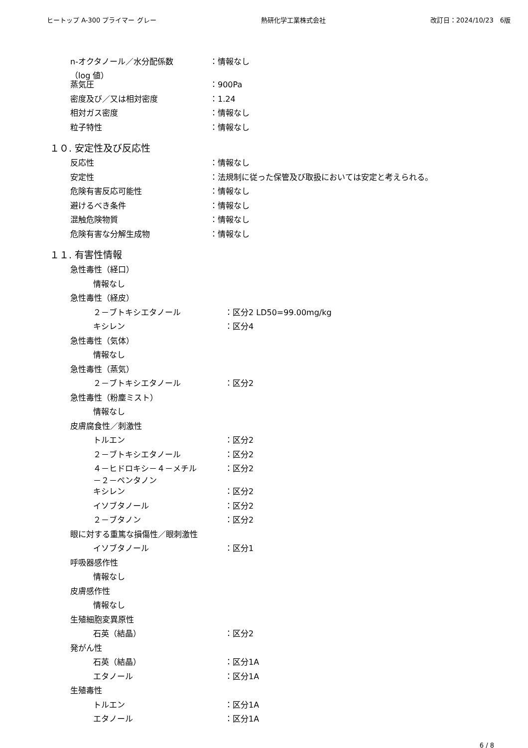ヒートップ A-300 プライマー グレー 熱研化学工業株式会社 改訂日：2024/10/23　6版
n-オクタノール／水分配係数
（log 値）
：情報なし
蒸気圧 ：900Pa
密度及び／又は相対密度 ：1.24
相対ガス密度 ：情報なし
粒子特性 ：情報なし
１０. 安定性及び反応性
反応性 ：情報なし
安定性 ：法規制に従った保管及び取扱においては安定と考えられる。
危険有害反応可能性 ：情報なし
避けるべき条件 ：情報なし
混触危険物質 ：情報なし
危険有害な分解生成物 ：情報なし
１１. 有害性情報
急性毒性（経口）
情報なし
急性毒性（経皮）
２－ブトキシエタノール ：区分2 LD50=99.00mg/kg
キシレン ：区分4
急性毒性（気体）
情報なし
急性毒性（蒸気）
２－ブトキシエタノール ：区分2
急性毒性（粉塵ミスト）
情報なし
皮膚腐食性／刺激性
トルエン ：区分2
２－ブトキシエタノール ：区分2
４－ヒドロキシ－４－メチル
－２－ペンタノン
：区分2
キシレン ：区分2
イソブタノール ：区分2
２－ブタノン ：区分2
眼に対する重篤な損傷性／眼刺激性
イソブタノール ：区分1
呼吸器感作性
情報なし
皮膚感作性
情報なし
生殖細胞変異原性
石英（結晶） ：区分2
発がん性
石英（結晶） ：区分1A
エタノール ：区分1A
生殖毒性
トルエン ：区分1A
エタノール ：区分1A
6 / 8